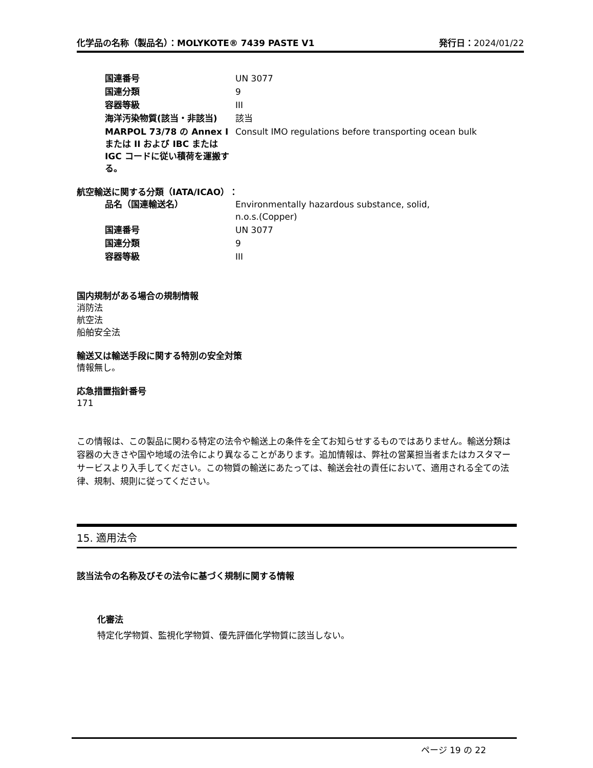化学品の名称（製品名）：MOLYKOTE® 7439 PASTE V1 発行日：2024/01/22
| 国連番号 | UN 3077 |
| 国連分類 | 9 |
| 容器等級 | III |
| 海洋汚染物質(該当・非該当) | 該当 |
| MARPOL 73/78 の Annex I または II および IBC または IGC コードに従い積荷を運搬する。 | Consult IMO regulations before transporting ocean bulk |
航空輸送に関する分類（IATA/ICAO）：
| 品名（国連輸送名） | Environmentally hazardous substance, solid, n.o.s.(Copper) |
| 国連番号 | UN 3077 |
| 国連分類 | 9 |
| 容器等級 | III |
国内規制がある場合の規制情報
消防法
航空法
船舶安全法
輸送又は輸送手段に関する特別の安全対策
情報無し。
応急措置指針番号
171
この情報は、この製品に関わる特定の法令や輸送上の条件を全てお知らせするものではありません。輸送分類は容器の大きさや国や地域の法令により異なることがあります。追加情報は、弊社の営業担当者またはカスタマーサービスより入手してください。この物質の輸送にあたっては、輸送会社の責任において、適用される全ての法律、規制、規則に従ってください。
15. 適用法令
該当法令の名称及びその法令に基づく規制に関する情報
化審法
特定化学物質、監視化学物質、優先評価化学物質に該当しない。
ページ 19 の 22